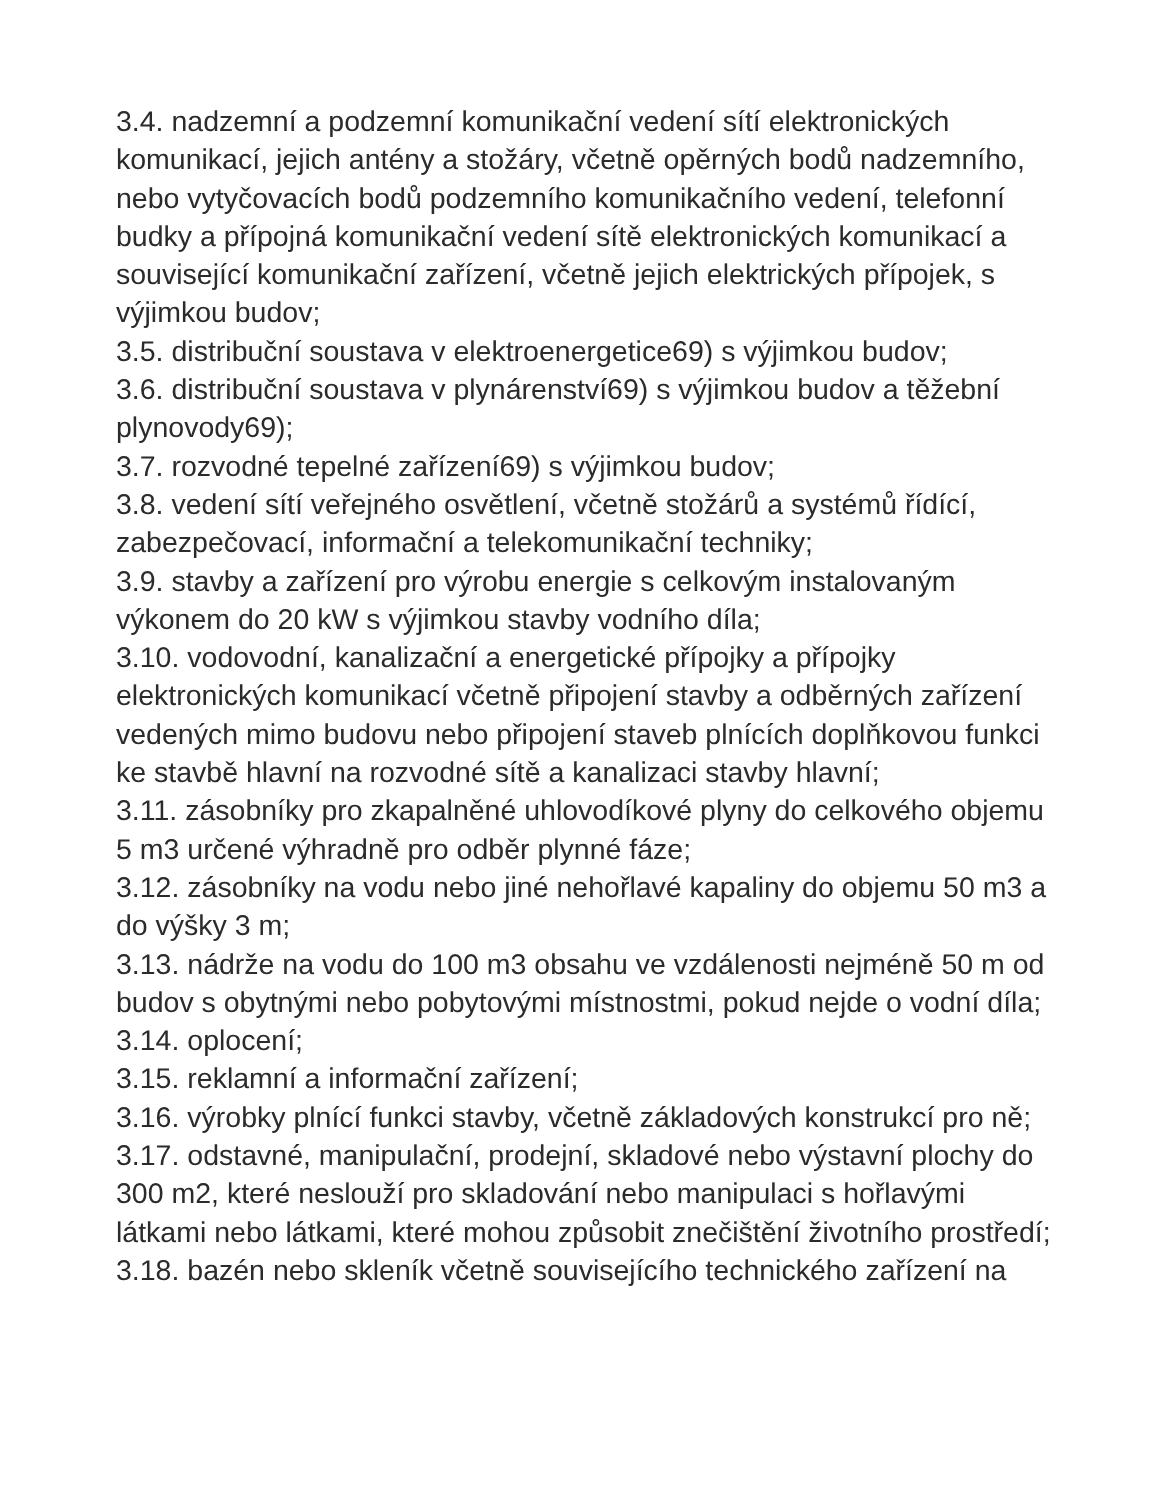3.4. nadzemní a podzemní komunikační vedení sítí elektronických komunikací, jejich antény a stožáry, včetně opěrných bodů nadzemního, nebo vytyčovacích bodů podzemního komunikačního vedení, telefonní budky a přípojná komunikační vedení sítě elektronických komunikací a související komunikační zařízení, včetně jejich elektrických přípojek, s výjimkou budov;
3.5. distribuční soustava v elektroenergetice69) s výjimkou budov;
3.6. distribuční soustava v plynárenství69) s výjimkou budov a těžební plynovody69);
3.7. rozvodné tepelné zařízení69) s výjimkou budov;
3.8. vedení sítí veřejného osvětlení, včetně stožárů a systémů řídící, zabezpečovací, informační a telekomunikační techniky;
3.9. stavby a zařízení pro výrobu energie s celkovým instalovaným výkonem do 20 kW s výjimkou stavby vodního díla;
3.10. vodovodní, kanalizační a energetické přípojky a přípojky elektronických komunikací včetně připojení stavby a odběrných zařízení vedených mimo budovu nebo připojení staveb plnících doplňkovou funkci ke stavbě hlavní na rozvodné sítě a kanalizaci stavby hlavní;
3.11. zásobníky pro zkapalněné uhlovodíkové plyny do celkového objemu 5 m3 určené výhradně pro odběr plynné fáze;
3.12. zásobníky na vodu nebo jiné nehořlavé kapaliny do objemu 50 m3 a do výšky 3 m;
3.13. nádrže na vodu do 100 m3 obsahu ve vzdálenosti nejméně 50 m od budov s obytnými nebo pobytovými místnostmi, pokud nejde o vodní díla;
3.14. oplocení;
3.15. reklamní a informační zařízení;
3.16. výrobky plnící funkci stavby, včetně základových konstrukcí pro ně;
3.17. odstavné, manipulační, prodejní, skladové nebo výstavní plochy do 300 m2, které neslouží pro skladování nebo manipulaci s hořlavými látkami nebo látkami, které mohou způsobit znečištění životního prostředí;
3.18. bazén nebo skleník včetně souvisejícího technického zařízení na